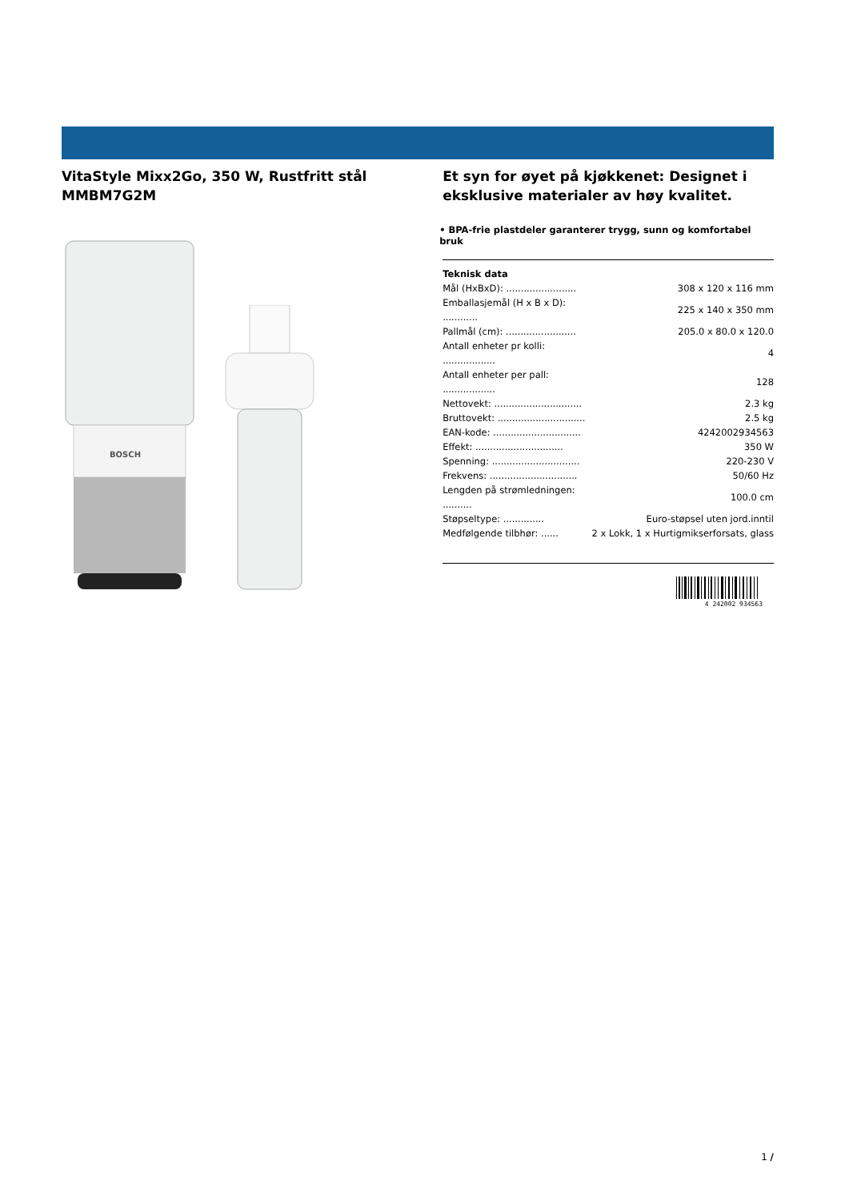VitaStyle Mixx2Go, 350 W, Rustfritt stål
MMBM7G2M
BOSCH
Et syn for øyet på kjøkkenet: Designet i eksklusive materialer av høy kvalitet.
• BPA-frie plastdeler garanterer trygg, sunn og komfortabel bruk
Teknisk data
| Mål (HxBxD): ........................ | 308 x 120 x 116 mm |
| Emballasjemål (H x B x D): ............ | 225 x 140 x 350 mm |
| Pallmål (cm): ........................ | 205.0 x 80.0 x 120.0 |
| Antall enheter pr kolli: .................. | 4 |
| Antall enheter per pall: .................. | 128 |
| Nettovekt: .............................. | 2.3 kg |
| Bruttovekt: .............................. | 2.5 kg |
| EAN-kode: .............................. | 4242002934563 |
| Effekt: .............................. | 350 W |
| Spenning: .............................. | 220-230 V |
| Frekvens: .............................. | 50/60 Hz |
| Lengden på strømledningen: .......... | 100.0 cm |
| Støpseltype: .............. | Euro-støpsel uten jord.inntil |
| Medfølgende tilbhør: ...... | 2 x Lokk, 1 x Hurtigmikserforsats, glass |
4 242002 934563
1 /